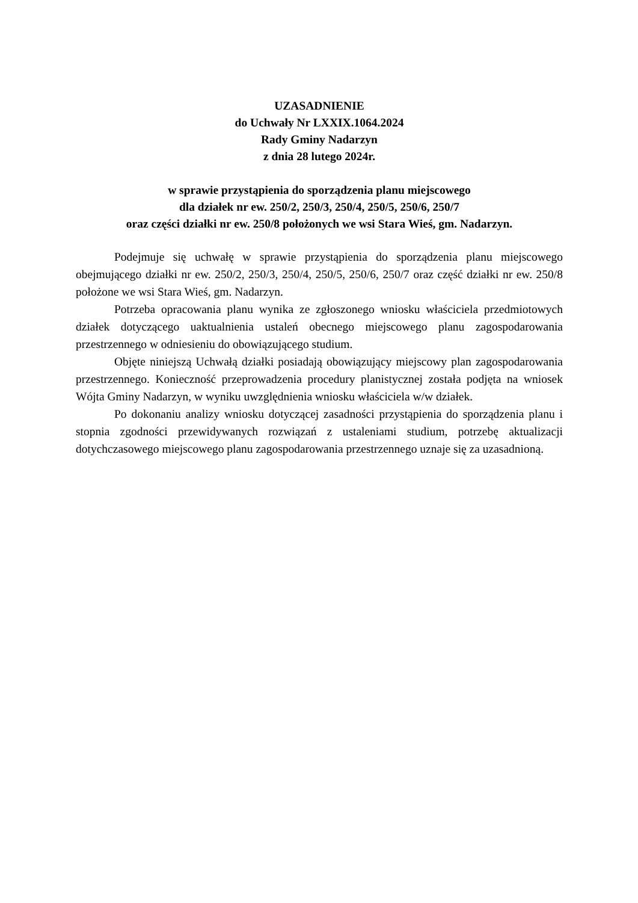UZASADNIENIE
do Uchwały Nr LXXIX.1064.2024
Rady Gminy Nadarzyn
z dnia 28 lutego 2024r.
w sprawie przystąpienia do sporządzenia planu miejscowego
dla działek nr ew. 250/2, 250/3, 250/4, 250/5, 250/6, 250/7
oraz części działki nr ew. 250/8 położonych we wsi Stara Wieś, gm. Nadarzyn.
Podejmuje się uchwałę w sprawie przystąpienia do sporządzenia planu miejscowego obejmującego działki nr ew. 250/2, 250/3, 250/4, 250/5, 250/6, 250/7 oraz część działki nr ew. 250/8 położone we wsi Stara Wieś, gm. Nadarzyn.
Potrzeba opracowania planu wynika ze zgłoszonego wniosku właściciela przedmiotowych działek dotyczącego uaktualnienia ustaleń obecnego miejscowego planu zagospodarowania przestrzennego w odniesieniu do obowiązującego studium.
Objęte niniejszą Uchwałą działki posiadają obowiązujący miejscowy plan zagospodarowania przestrzennego. Konieczność przeprowadzenia procedury planistycznej została podjęta na wniosek Wójta Gminy Nadarzyn, w wyniku uwzględnienia wniosku właściciela w/w działek.
Po dokonaniu analizy wniosku dotyczącej zasadności przystąpienia do sporządzenia planu i stopnia zgodności przewidywanych rozwiązań z ustaleniami studium, potrzebę aktualizacji dotychczasowego miejscowego planu zagospodarowania przestrzennego uznaje się za uzasadnioną.